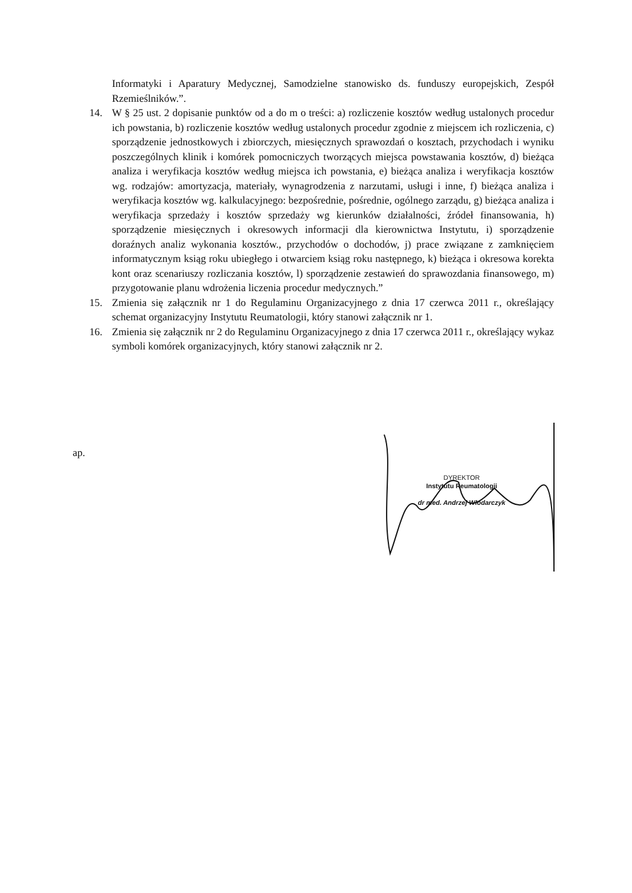Informatyki i Aparatury Medycznej, Samodzielne stanowisko ds. funduszy europejskich, Zespół Rzemieślników.”.
14. W § 25 ust. 2 dopisanie punktów od a do m o treści: a) rozliczenie kosztów według ustalonych procedur ich powstania, b) rozliczenie kosztów według ustalonych procedur zgodnie z miejscem ich rozliczenia, c) sporządzenie jednostkowych i zbiorczych, miesięcznych sprawozdań o kosztach, przychodach i wyniku poszczególnych klinik i komórek pomocniczych tworzących miejsca powstawania kosztów, d) bieżąca analiza i weryfikacja kosztów według miejsca ich powstania, e) bieżąca analiza i weryfikacja kosztów wg. rodzajów: amortyzacja, materiały, wynagrodzenia z narzutami, usługi i inne, f) bieżąca analiza i weryfikacja kosztów wg. kalkulacyjnego: bezpośrednie, pośrednie, ogólnego zarządu, g) bieżąca analiza i weryfikacja sprzedaży i kosztów sprzedaży wg kierunków działalności, źródeł finansowania, h) sporządzenie miesięcznych i okresowych informacji dla kierownictwa Instytutu, i) sporządzenie doraźnych analiz wykonania kosztów., przychodów o dochodów, j) prace związane z zamknięciem informatycznym ksiąg roku ubiegłego i otwarciem ksiąg roku następnego, k) bieżąca i okresowa korekta kont oraz scenariuszy rozliczania kosztów, l) sporządzenie zestawień do sprawozdania finansowego, m) przygotowanie planu wdrożenia liczenia procedur medycznych.”
15. Zmienia się załącznik nr 1 do Regulaminu Organizacyjnego z dnia 17 czerwca 2011 r., określający schemat organizacyjny Instytutu Reumatologii, który stanowi załącznik nr 1.
16. Zmienia się załącznik nr 2 do Regulaminu Organizacyjnego z dnia 17 czerwca 2011 r., określający wykaz symboli komórek organizacyjnych, który stanowi załącznik nr 2.
ap.
DYREKTOR
Instytutu Reumatologii
dr med. Andrzej Włodarczyk